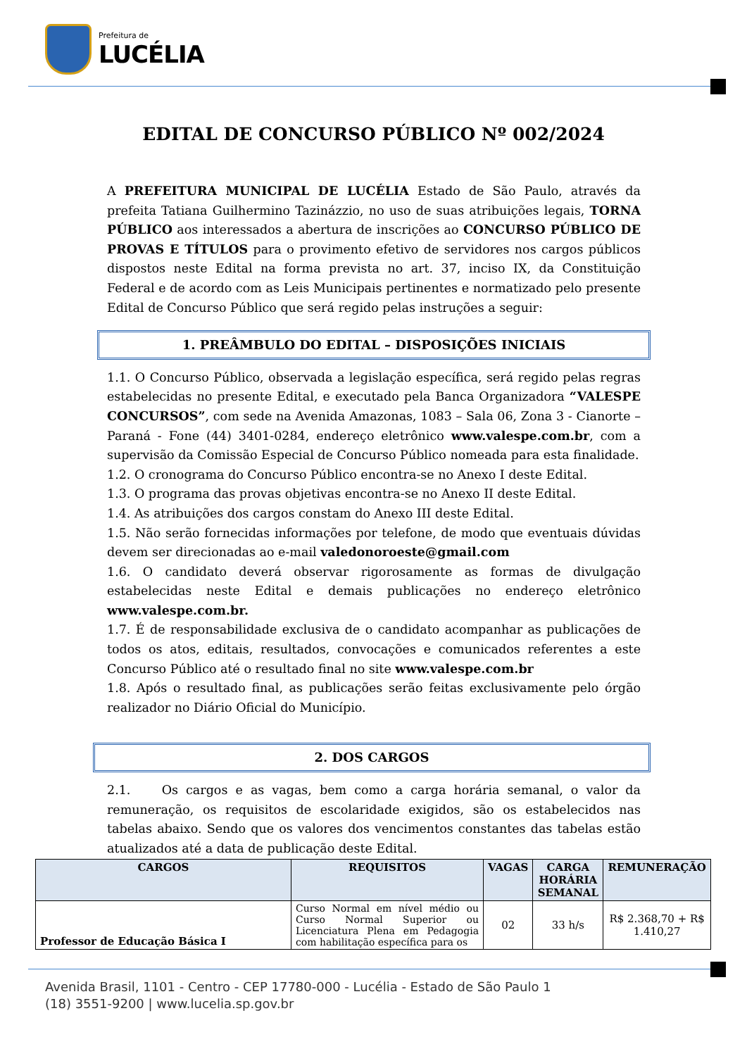Prefeitura de
LUCÉLIA
EDITAL DE CONCURSO PÚBLICO Nº 002/2024
A PREFEITURA MUNICIPAL DE LUCÉLIA Estado de São Paulo, através da prefeita Tatiana Guilhermino Tazinázzio, no uso de suas atribuições legais, TORNA PÚBLICO aos interessados a abertura de inscrições ao CONCURSO PÚBLICO DE PROVAS E TÍTULOS para o provimento efetivo de servidores nos cargos públicos dispostos neste Edital na forma prevista no art. 37, inciso IX, da Constituição Federal e de acordo com as Leis Municipais pertinentes e normatizado pelo presente Edital de Concurso Público que será regido pelas instruções a seguir:
1. PREÂMBULO DO EDITAL – DISPOSIÇÕES INICIAIS
1.1. O Concurso Público, observada a legislação específica, será regido pelas regras estabelecidas no presente Edital, e executado pela Banca Organizadora “VALESPE CONCURSOS”, com sede na Avenida Amazonas, 1083 – Sala 06, Zona 3 - Cianorte – Paraná - Fone (44) 3401-0284, endereço eletrônico www.valespe.com.br, com a supervisão da Comissão Especial de Concurso Público nomeada para esta finalidade.
1.2. O cronograma do Concurso Público encontra-se no Anexo I deste Edital.
1.3. O programa das provas objetivas encontra-se no Anexo II deste Edital.
1.4. As atribuições dos cargos constam do Anexo III deste Edital.
1.5. Não serão fornecidas informações por telefone, de modo que eventuais dúvidas devem ser direcionadas ao e-mail valedonoroeste@gmail.com
1.6. O candidato deverá observar rigorosamente as formas de divulgação estabelecidas neste Edital e demais publicações no endereço eletrônico www.valespe.com.br.
1.7. É de responsabilidade exclusiva de o candidato acompanhar as publicações de todos os atos, editais, resultados, convocações e comunicados referentes a este Concurso Público até o resultado final no site www.valespe.com.br
1.8. Após o resultado final, as publicações serão feitas exclusivamente pelo órgão realizador no Diário Oficial do Município.
2. DOS CARGOS
2.1. Os cargos e as vagas, bem como a carga horária semanal, o valor da remuneração, os requisitos de escolaridade exigidos, são os estabelecidos nas tabelas abaixo. Sendo que os valores dos vencimentos constantes das tabelas estão atualizados até a data de publicação deste Edital.
| CARGOS | REQUISITOS | VAGAS | CARGA HORÁRIA SEMANAL | REMUNERAÇÃO |
| --- | --- | --- | --- | --- |
| Professor de Educação Básica I | Curso Normal em nível médio ou Curso Normal Superior ou Licenciatura Plena em Pedagogia com habilitação específica para os | 02 | 33 h/s | R$ 2.368,70 + R$ 1.410,27 |
Avenida Brasil, 1101 - Centro - CEP 17780-000 - Lucélia - Estado de São Paulo 1
(18) 3551-9200 | www.lucelia.sp.gov.br